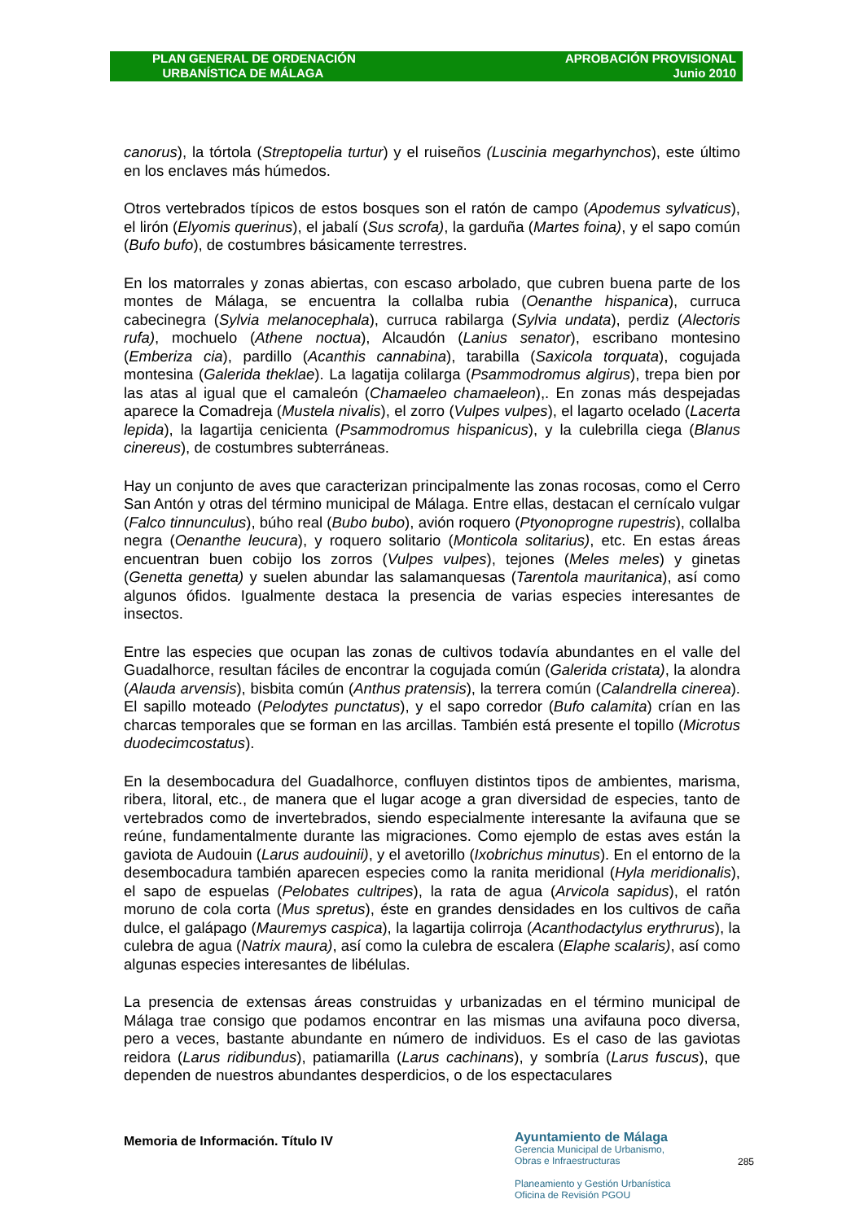PLAN GENERAL DE ORDENACIÓN
URBANÍSTICA DE MÁLAGA
APROBACIÓN PROVISIONAL
Junio 2010
canorus), la tórtola (Streptopelia turtur) y el ruiseños (Luscinia megarhynchos), este último en los enclaves más húmedos.
Otros vertebrados típicos de estos bosques son el ratón de campo (Apodemus sylvaticus), el lirón (Elyomis querinus), el jabalí (Sus scrofa), la garduña (Martes foina), y el sapo común (Bufo bufo), de costumbres básicamente terrestres.
En los matorrales y zonas abiertas, con escaso arbolado, que cubren buena parte de los montes de Málaga, se encuentra la collalba rubia (Oenanthe hispanica), curruca cabecinegra (Sylvia melanocephala), curruca rabilarga (Sylvia undata), perdiz (Alectoris rufa), mochuelo (Athene noctua), Alcaudón (Lanius senator), escribano montesino (Emberiza cia), pardillo (Acanthis cannabina), tarabilla (Saxicola torquata), cogujada montesina (Galerida theklae). La lagatija colilarga (Psammodromus algirus), trepa bien por las atas al igual que el camaleón (Chamaeleo chamaeleon),. En zonas más despejadas aparece la Comadreja (Mustela nivalis), el zorro (Vulpes vulpes), el lagarto ocelado (Lacerta lepida), la lagartija cenicienta (Psammodromus hispanicus), y la culebrilla ciega (Blanus cinereus), de costumbres subterráneas.
Hay un conjunto de aves que caracterizan principalmente las zonas rocosas, como el Cerro San Antón y otras del término municipal de Málaga. Entre ellas, destacan el cernícalo vulgar (Falco tinnunculus), búho real (Bubo bubo), avión roquero (Ptyonoprogne rupestris), collalba negra (Oenanthe leucura), y roquero solitario (Monticola solitarius), etc. En estas áreas encuentran buen cobijo los zorros (Vulpes vulpes), tejones (Meles meles) y ginetas (Genetta genetta) y suelen abundar las salamanquesas (Tarentola mauritanica), así como algunos ófidos. Igualmente destaca la presencia de varias especies interesantes de insectos.
Entre las especies que ocupan las zonas de cultivos todavía abundantes en el valle del Guadalhorce, resultan fáciles de encontrar la cogujada común (Galerida cristata), la alondra (Alauda arvensis), bisbita común (Anthus pratensis), la terrera común (Calandrella cinerea). El sapillo moteado (Pelodytes punctatus), y el sapo corredor (Bufo calamita) crían en las charcas temporales que se forman en las arcillas. También está presente el topillo (Microtus duodecimcostatus).
En la desembocadura del Guadalhorce, confluyen distintos tipos de ambientes, marisma, ribera, litoral, etc., de manera que el lugar acoge a gran diversidad de especies, tanto de vertebrados como de invertebrados, siendo especialmente interesante la avifauna que se reúne, fundamentalmente durante las migraciones. Como ejemplo de estas aves están la gaviota de Audouin (Larus audouinii), y el avetorillo (Ixobrichus minutus). En el entorno de la desembocadura también aparecen especies como la ranita meridional (Hyla meridionalis), el sapo de espuelas (Pelobates cultripes), la rata de agua (Arvicola sapidus), el ratón moruno de cola corta (Mus spretus), éste en grandes densidades en los cultivos de caña dulce, el galápago (Mauremys caspica), la lagartija colirroja (Acanthodactylus erythrurus), la culebra de agua (Natrix maura), así como la culebra de escalera (Elaphe scalaris), así como algunas especies interesantes de libélulas.
La presencia de extensas áreas construidas y urbanizadas en el término municipal de Málaga trae consigo que podamos encontrar en las mismas una avifauna poco diversa, pero a veces, bastante abundante en número de individuos. Es el caso de las gaviotas reidora (Larus ridibundus), patiamarilla (Larus cachinans), y sombría (Larus fuscus), que dependen de nuestros abundantes desperdicios, o de los espectaculares
Memoria de Información. Título IV
Ayuntamiento de Málaga
Gerencia Municipal de Urbanismo,
Obras e Infraestructuras
Planeamiento y Gestión Urbanística
Oficina de Revisión PGOU
285